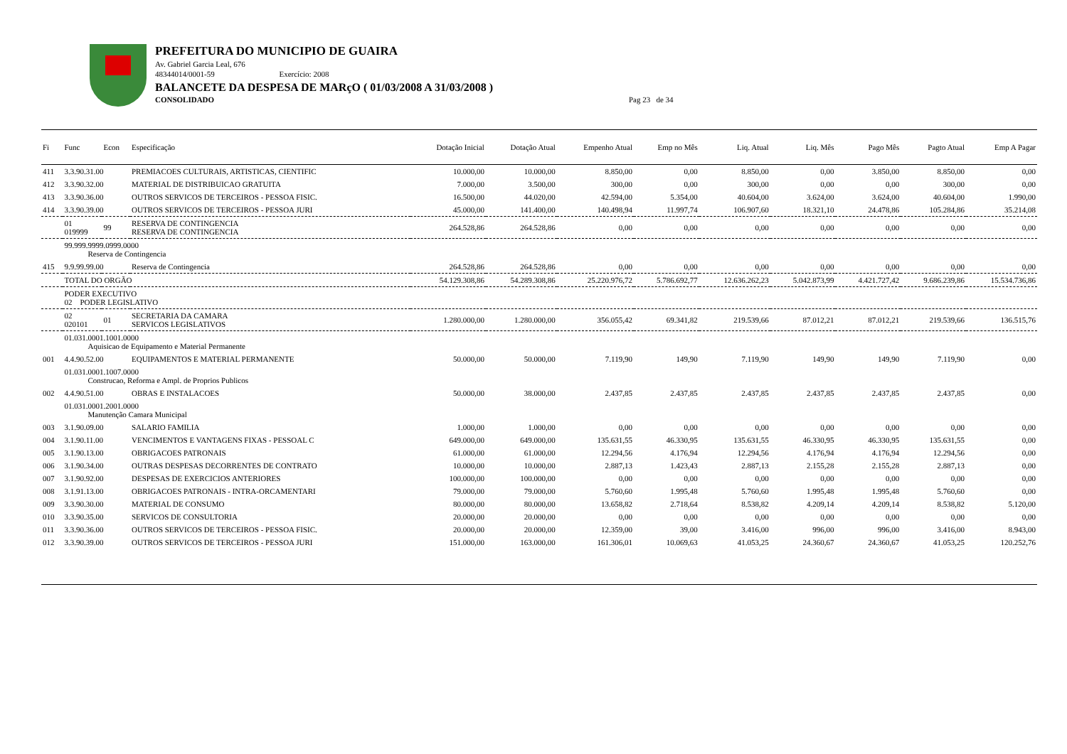PREFEITURA DO MUNICIPIO DE GUAIRA
Av. Gabriel Garcia Leal, 676
48344014/0001-59 Exercício: 2008
BALANCETE DA DESPESA DE MARçO ( 01/03/2008 A 31/03/2008 )
CONSOLIDADO Pag 23 de 34
| Fi | Func | Econ | Especificação | Dotação Inicial | Dotação Atual | Empenho Atual | Emp no Mês | Liq. Atual | Liq. Mês | Pago Mês | Pagto Atual | Emp A Pagar |
| --- | --- | --- | --- | --- | --- | --- | --- | --- | --- | --- | --- | --- |
| 411 | 3.3.90.31.00 | | PREMIACOES CULTURAIS, ARTISTICAS, CIENTIFIC | 10.000,00 | 10.000,00 | 8.850,00 | 0,00 | 8.850,00 | 0,00 | 3.850,00 | 8.850,00 | 0,00 |
| 412 | 3.3.90.32.00 | | MATERIAL DE DISTRIBUICAO GRATUITA | 7.000,00 | 3.500,00 | 300,00 | 0,00 | 300,00 | 0,00 | 0,00 | 300,00 | 0,00 |
| 413 | 3.3.90.36.00 | | OUTROS SERVICOS DE TERCEIROS - PESSOA FISIC. | 16.500,00 | 44.020,00 | 42.594,00 | 5.354,00 | 40.604,00 | 3.624,00 | 3.624,00 | 40.604,00 | 1.990,00 |
| 414 | 3.3.90.39.00 | | OUTROS SERVICOS DE TERCEIROS - PESSOA JURI | 45.000,00 | 141.400,00 | 140.498,94 | 11.997,74 | 106.907,60 | 18.321,10 | 24.478,86 | 105.284,86 | 35.214,08 |
| | 01 019999 | 99 | RESERVA DE CONTINGENCIA RESERVA DE CONTINGENCIA | 264.528,86 | 264.528,86 | 0,00 | 0,00 | 0,00 | 0,00 | 0,00 | 0,00 | 0,00 |
| | 99.999.9999.0999.0000 Reserva de Contingencia | | | | | | | | | | | |
| 415 | 9.9.99.99.00 | | Reserva de Contingencia | 264.528,86 | 264.528,86 | 0,00 | 0,00 | 0,00 | 0,00 | 0,00 | 0,00 | 0,00 |
| | TOTAL DO ORGÃO | | | 54.129.308,86 | 54.289.308,86 | 25.220.976,72 | 5.786.692,77 | 12.636.262,23 | 5.042.873,99 | 4.421.727,42 | 9.686.239,86 | 15.534.736,86 |
| | PODER EXECUTIVO 02 PODER LEGISLATIVO | | | | | | | | | | | |
| | 02 020101 | 01 | SECRETARIA DA CAMARA SERVICOS LEGISLATIVOS | 1.280.000,00 | 1.280.000,00 | 356.055,42 | 69.341,82 | 219.539,66 | 87.012,21 | 87.012,21 | 219.539,66 | 136.515,76 |
| | 01.031.0001.1001.0000 Aquisicao de Equipamento e Material Permanente | | | | | | | | | | | |
| 001 | 4.4.90.52.00 | | EQUIPAMENTOS E MATERIAL PERMANENTE | 50.000,00 | 50.000,00 | 7.119,90 | 149,90 | 7.119,90 | 149,90 | 149,90 | 7.119,90 | 0,00 |
| | 01.031.0001.1007.0000 Construcao, Reforma e Ampl. de Proprios Publicos | | | | | | | | | | | |
| 002 | 4.4.90.51.00 | | OBRAS E INSTALACOES | 50.000,00 | 38.000,00 | 2.437,85 | 2.437,85 | 2.437,85 | 2.437,85 | 2.437,85 | 2.437,85 | 0,00 |
| | 01.031.0001.2001.0000 Manutenção Camara Municipal | | | | | | | | | | | |
| 003 | 3.1.90.09.00 | | SALARIO FAMILIA | 1.000,00 | 1.000,00 | 0,00 | 0,00 | 0,00 | 0,00 | 0,00 | 0,00 | 0,00 |
| 004 | 3.1.90.11.00 | | VENCIMENTOS E VANTAGENS FIXAS - PESSOAL C | 649.000,00 | 649.000,00 | 135.631,55 | 46.330,95 | 135.631,55 | 46.330,95 | 46.330,95 | 135.631,55 | 0,00 |
| 005 | 3.1.90.13.00 | | OBRIGACOES PATRONAIS | 61.000,00 | 61.000,00 | 12.294,56 | 4.176,94 | 12.294,56 | 4.176,94 | 4.176,94 | 12.294,56 | 0,00 |
| 006 | 3.1.90.34.00 | | OUTRAS DESPESAS DECORRENTES DE CONTRATO | 10.000,00 | 10.000,00 | 2.887,13 | 1.423,43 | 2.887,13 | 2.155,28 | 2.155,28 | 2.887,13 | 0,00 |
| 007 | 3.1.90.92.00 | | DESPESAS DE EXERCICIOS ANTERIORES | 100.000,00 | 100.000,00 | 0,00 | 0,00 | 0,00 | 0,00 | 0,00 | 0,00 | 0,00 |
| 008 | 3.1.91.13.00 | | OBRIGACOES PATRONAIS - INTRA-ORCAMENTARI | 79.000,00 | 79.000,00 | 5.760,60 | 1.995,48 | 5.760,60 | 1.995,48 | 1.995,48 | 5.760,60 | 0,00 |
| 009 | 3.3.90.30.00 | | MATERIAL DE CONSUMO | 80.000,00 | 80.000,00 | 13.658,82 | 2.718,64 | 8.538,82 | 4.209,14 | 4.209,14 | 8.538,82 | 5.120,00 |
| 010 | 3.3.90.35.00 | | SERVICOS DE CONSULTORIA | 20.000,00 | 20.000,00 | 0,00 | 0,00 | 0,00 | 0,00 | 0,00 | 0,00 | 0,00 |
| 011 | 3.3.90.36.00 | | OUTROS SERVICOS DE TERCEIROS - PESSOA FISIC. | 20.000,00 | 20.000,00 | 12.359,00 | 39,00 | 3.416,00 | 996,00 | 996,00 | 3.416,00 | 8.943,00 |
| 012 | 3.3.90.39.00 | | OUTROS SERVICOS DE TERCEIROS - PESSOA JURI | 151.000,00 | 163.000,00 | 161.306,01 | 10.069,63 | 41.053,25 | 24.360,67 | 24.360,67 | 41.053,25 | 120.252,76 |